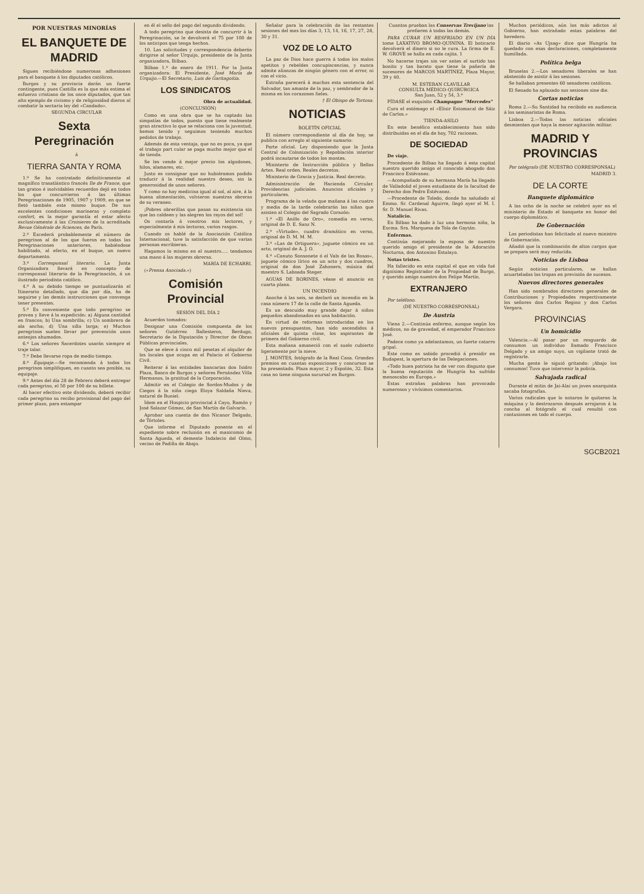POR NUESTRAS MINORÍAS
EL BANQUETE DE MADRID
Siguen recibiéndose numerosas adhesiones para el banquete á los diputados católicos.
Burgos y su provincia darán un fuerte contingente, pues Castilla es la que más estima el esfuerzo cristiano de los once diputados, que tan alto ejemplo de civismo y de religiosidad dieron al combatir la sectaria ley del «Candado».
SEGUNDA CIRCULAR
Sexta Peregrinación
á
TIERRA SANTA Y ROMA
1.º Se ha contratado definitivamente el magnífico trasatlántico francés Ile de France, que tan gratos é inolvidables recuerdos dejó en todos los que concurrieron á las últimas Peregrinaciones de 1905, 1907 y 1909, en que se fletó también este mismo buque. De sus excelentes condiciones marineras y completo confort, es la mejor garantía el estar afecto exclusivamente á las Croisieres de la acreditada Revue Générale de Sciences, de París.
2.º Excederá probablemente el número de peregrinos al de los que fueron en todas las Peregrinaciones anteriores, habiéndose habilitado, al efecto, en el buque, un nuevo departamento.
3.º Corresponsal literario. La Junta Organizadora llevará en concepto de corresponsal literario de la Peregrinación, á un ilustrado periodista católico.
4.º A su debido tiempo se puntualizarán el Itinerario detallado, que día por día, ha de seguirse y las demás instrucciones que convenga tener presentes.
5.º Es conveniente que todo peregrino se provea y lleve á la expedición: a) Alguna cantidad en francos; b) Una sombrilla; c) Un sombrero de ala ancha; d) Una silla larga; e) Muchos peregrinos suelen llevar por prevención unos anteojos ahumados.
6.º Los señores Sacerdotes usarán siempre el traje talar.
7.º Debe llevarse ropa de medio tiempo.
8.º Equipaje.—Se recomienda á todos los peregrinos simplifiquen, en cuanto sea posible, su equipaje.
9.º Antes del día 28 de Febrero deberá entregar cada peregrino, el 50 por 100 de su billete.
Al hacer efectivo este dividendo, deberá recibir cada peregrino su recibo provisional del pago del primer plazo, para estampar
en él el sello del pago del segundo dividendo.
A todo peregrino que desista de concurrir á la Peregrinación, se le devolverá el 75 por 100 de los anticipos que tenga hechos.
10. Las solicitudes y correspondencia deberán dirigirse al señor Urquijo, presidente de la Junta organizadora, Bilbao.
Bilbao 1.º de enero de 1911. Por la Junta organizadora: El Presidente, José María de Urquijo.—El Secretario, Luis de Garitagoitia.
LOS SINDICATOS
Obra de actualidad.
(CONCLUSIÓN)
Como es una obra que se ha captado las simpatías de todos, puesto que tiene realmente gran atractivo lo que se relaciona con la juventud, hemos tenido y seguimos teniendo muchos pedidos de trabajo.
Además de esta ventaja, que no es poca, ya que el trabajo part cular se paga mucho mejor que el de tienda.
Se les vende á mejor precio los algodones, hilos, alamares, etc.
Justo es consignar que no hubiéramos podido traducir á la realidad nuestro deseo, sin la generosidad de unos señores.
Y como no hay medicina igual al sol, al aire, á la buena alimentación, volvieron nuestras obreras de su veraneo.
¡Pobres obrerillas que pasan su existencia sin que las caldeen y las alegren los rayos del sol!
Os contaría á vosotros mis lectores, y especialmente á mis lectoras, varios rasgos.
Cuando os hablé de la Asociación Católica Internacional, tuve la satisfacción de que varias personas escribieran.
Hagamos lo mismo en el nuestro..... tendamos una mano á las mujeres obreras.
MARÍA DE ECHARRI.
(«Prensa Asociada.»)
Comisión Provincial
SESIÓN DEL DÍA 2
Acuerdos tomados:
Designar una Comisión compuesta de los señores Gutiérrez Ballesteros, Berdugo, Secretario de la Diputación y Director de Obras Públicas provinciales.
Que se eleve á cinco mil pesetas el alquiler de los locales que ocupa en el Palacio el Gobierno Civil.
Reiterar á las entidades bancarias don Isidro Plaza, Banco de Burgos y señores Fernández Villa Hermanos, la gratitud de la Corporación.
Admitir en el Colegio de Sordos-Mudos y de Ciegos á la niña ciega Eloya Saldaña Nieva, natural de Buniel.
Idem en el Hospicio provincial á Cayo, Ramón y José Salazar Gómez, de San Martín de Galvarín.
Aprobar una cuenta de don Nicanor Delgado, de Tórtoles.
Que informe el Diputado ponente en el expediente sobre reclusión en el manicomio de Santa Agueda, el demente Indalecio del Olmo, vecino de Padilla de Abajo.
Señalar para la celebración de las restantes sesiones del mes los días 3, 13, 14, 16, 17, 27, 28, 30 y 31.
VOZ DE LO ALTO
La paz de Dios hace guerra á todos los malos apetitos y rebeldes concupiscencias, y nunca admite alianzas de ningún género con el error, ni con el vicio.
Extraña parecerá á muchos esta sentencia del Salvador, tan amante de la paz, y sembrador de la misma en los corazones fieles.
† El Obispo de Tortosa.
NOTICIAS
BOLETÍN OFICIAL
El número correspondiente al día de hoy, se publica con arreglo al siguiente sumario:
Parte oficial. Ley disponiendo que la Junta Central de Colonización y Repoblación interior podrá incautarse de todos los montes.
Ministerio de Instrucción pública y Bellas Artes. Real orden. Reales decretos.
Ministerio de Gracia y Justicia. Real decreto.
Administración de Hacienda Circular. Providencias judiciales. Anuncios oficiales y particulares.
Programa de la velada que mañana á las cuatro y media de la tarde celebrarán las niñas que asisten al Colegio del Sagrado Corazón:
1.º «El Anillo de Oro», comedia en verso, original de D. E. Sanz N.
2.º «Virtude», cuadro dramático en verso, original de D. M. M. M.
3.º «Las de Ortiguera», juguete cómico en un acto, original de A. J. O.
4.º «Canuto Sonsonete ó el Vals de las Rosas», juguete cómico lírico en un acto y dos cuadros, original de don José Zahonero, música del maestro S. Laboada Steger.
AGUAS DE BORINES, véase el anuncio en cuarta plana.
UN INCENDIO
Anoche á las seis, se declaró un incendio en la casa número 17 de la calle de Santa Agueda.
Es un descuido muy grande dejar á niños pequeños abandonados en una habitación.
En virtud de reformas introducidas en los nuevos presupuestos, han sido ascendidos á oficiales de quinta clase, los aspirantes de primera del Gobierno civil.
Esta mañana amaneció con el suelo cubierto ligeramente por la nieve.
J. MONTES, fotógrafo de la Real Casa. Grandes premios en cuantas exposiciones y concursos se ha presentado. Plaza mayor, 2 y Espolón, 32. Esta casa no tiene ninguna sucursal en Burgos.
Cuantos prueban las Conservas Trevijano las prefieren á todas las demás.
PARA CURAR UN RESFRIADO EN UN DÍA tome LAXATIVO BROMO-QUININA. El boticario devolverá el dinero si no le cura. La firma de E. W. GROVE se halla en cada cajita. 1
No hacerse trajes sin ver antes el surtido tan bonito y tan barato que tiene la pañería de sucesores de MARCOS MARTÍNEZ, Plaza Mayor, 39 y 40.
M. ESTEBAN CLAVILLAR
CONSULTA MÉDICO-QUIRÚRGICA
San Juan, 52 y 54, 3.º
PÍDASE el exquisito Champagne "Mercedes"
Cura el estómago el «Elixir Estomacal de Sáiz de Carlos.»
TIENDA-ASILO
En este benéfico establecimiento han sido distribuidas en el día de hoy, 702 raciones.
DE SOCIEDAD
De viaje.
Procedente de Bilbao ha llegado á esta capital nuestro querido amigo el conocido abogado don Francisco Estévanez.
—Acompañado de su hermana María ha llegado de Valladolid el joven estudiante de la facultad de Derecho don Pedro Estévanez.
—Procedente de Toledo, donde ha saludado al Emmo. Sr. Cardenal Aguirre, llegó ayer el M. I. Sr. D. Manuel Rivas.
Natalicio.
En Bilbao ha dado á luz una hermosa niña, la Excma. Sra. Marquesa de Tola de Gaytán.
Enfermas.
Continúa mejorando la esposa de nuestro querido amigo el presidente de la Adoración Nocturna, don Antonino Estalayo.
Notas tristes.
Ha fallecido en esta capital el que en vida fué dignísimo Registrador de la Propiedad de Burgo, y querido amigo nuestro don Felipe Martín.
EXTRANJERO
Por teléfono.
(DE NUESTRO CORRESPONSAL)
De Austria
Viena 2.—Continúa enfermo, aunque según los médicos, no de gravedad, el emperador Francisco José.
Padece como ya adelantamos, un fuerte catarro gripal.
Este como es sabido procedió á presidir en Budapest, la apertura de las Delegaciones.
«Todo buen patriota ha de ver con disgusto que la buena reputación de Hungría ha sufrido menoscabo en Europa.»
Estas extrañas palabras han provocado numerosos y vivísimos comentarios.
Muchos periódicos, aún los más adictos al Gobierno, han extrañado estas palabras del heredero.
El diario «As Ujsag» dice que Hungría ha quedado con esas declaraciones, completamente humillada.
Política belga
Bruselas 2.—Los senadores liberales se han abstenido de asistir á las sesiones.
Se hallaban presentes 60 senadores católicos.
El Senado ha aplazado sus sesiones sine die.
Cortas noticias
Roma 2.—Su Santidad ha recibido en audiencia á los seminaristas de Roma.
Lisboa 2.—Todas las noticias oficiales desmienten que haya la menor agitación militar.
MADRID Y PROVINCIAS
Por telégrafo (DE NUESTRO CORRESPONSAL)
MADRID 3.
DE LA CORTE
Banquete diplomático
A las ocho de la noche se celebró ayer en el ministerio de Estado el banquete en honor del cuerpo diplomático.
De Gobernación
Los periodistas han felicitado al nuevo ministro de Gobernación.
Añadió que la combinación de altos cargos que se prepara será muy reducida.
Noticias de Lisboa
Según noticias particulares, se hallan acuarteladas las tropas en previsión de sucesos.
Nuevos directores generales
Han sido nombrados directores generales de Contribuciones y Propiedades respectivamente los señores don Carlos Regino y don Carlos Vergara.
PROVINCIAS
Un homicidio
Valencia.—Al pasar por un resguardo de consumos un individuo llamado Francisco Delgado y un amigo suyo, un vigilante trató de registrarle.
Mucha gente le siguió gritando: ¡Abajo los consumos! Tuvo que intervenir la policía.
Salvajada radical
Durante el mitin de Jai-Alai un joven anarquista sacaba fotografías.
Varios radicales que lo notaron le quitaron la máquina y la destrozaron después arrojaron á la concha al fotógrafo el cual resultó con contusiones en todo el cuerpo.
SGCB2021